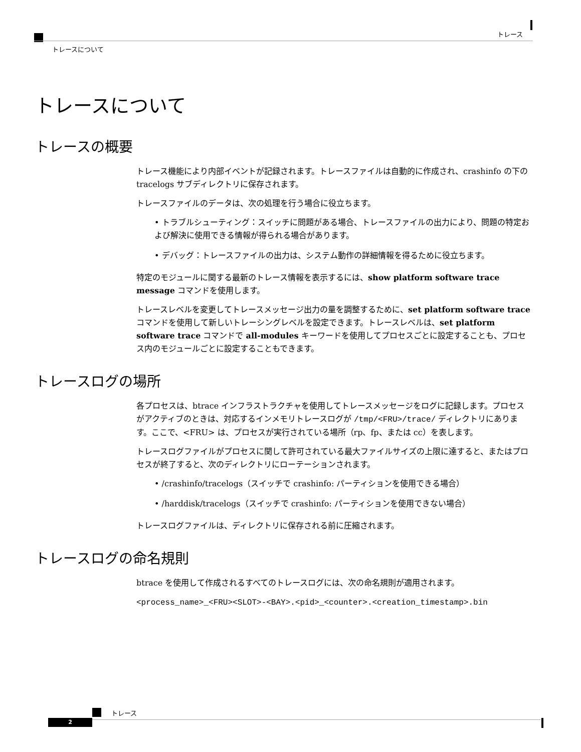トレース
トレースについて
トレースについて
トレースの概要
トレース機能により内部イベントが記録されます。トレースファイルは自動的に作成され、crashinfo の下の tracelogs サブディレクトリに保存されます。
トレースファイルのデータは、次の処理を行う場合に役立ちます。
• トラブルシューティング：スイッチに問題がある場合、トレースファイルの出力により、問題の特定および解決に使用できる情報が得られる場合があります。
• デバッグ：トレースファイルの出力は、システム動作の詳細情報を得るために役立ちます。
特定のモジュールに関する最新のトレース情報を表示するには、show platform software trace message コマンドを使用します。
トレースレベルを変更してトレースメッセージ出力の量を調整するために、set platform software trace コマンドを使用して新しいトレーシングレベルを設定できます。トレースレベルは、set platform software trace コマンドで all-modules キーワードを使用してプロセスごとに設定することも、プロセス内のモジュールごとに設定することもできます。
トレースログの場所
各プロセスは、btrace インフラストラクチャを使用してトレースメッセージをログに記録します。プロセスがアクティブのときは、対応するインメモリトレースログが /tmp/<FRU>/trace/ ディレクトリにあります。ここで、<FRU> は、プロセスが実行されている場所（rp、fp、または cc）を表します。
トレースログファイルがプロセスに関して許可されている最大ファイルサイズの上限に達すると、またはプロセスが終了すると、次のディレクトリにローテーションされます。
• /crashinfo/tracelogs（スイッチで crashinfo: パーティションを使用できる場合）
• /harddisk/tracelogs（スイッチで crashinfo: パーティションを使用できない場合）
トレースログファイルは、ディレクトリに保存される前に圧縮されます。
トレースログの命名規則
btrace を使用して作成されるすべてのトレースログには、次の命名規則が適用されます。
<process_name>_<FRU><SLOT>-<BAY>.<pid>_<counter>.<creation_timestamp>.bin
トレース
2